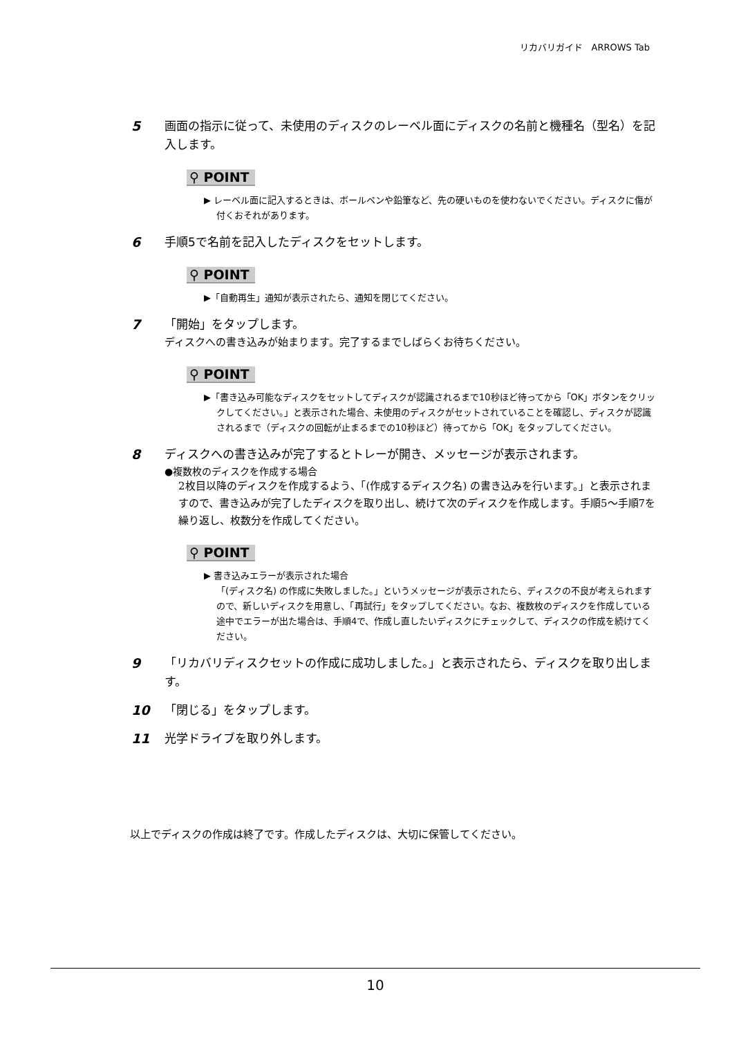リカバリガイド　ARROWS Tab
5 画面の指示に従って、未使用のディスクのレーベル面にディスクの名前と機種名（型名）を記入します。
⚲ POINT
▶ レーベル面に記入するときは、ボールペンや鉛筆など、先の硬いものを使わないでください。ディスクに傷が付くおそれがあります。
6 手順5で名前を記入したディスクをセットします。
⚲ POINT
▶「自動再生」通知が表示されたら、通知を閉じてください。
7 「開始」をタップします。
ディスクへの書き込みが始まります。完了するまでしばらくお待ちください。
⚲ POINT
▶「書き込み可能なディスクをセットしてディスクが認識されるまで10秒ほど待ってから「OK」ボタンをクリックしてください。」と表示された場合、未使用のディスクがセットされていることを確認し、ディスクが認識されるまで（ディスクの回転が止まるまでの10秒ほど）待ってから「OK」をタップしてください。
8 ディスクへの書き込みが完了するとトレーが開き、メッセージが表示されます。
●複数枚のディスクを作成する場合
2枚目以降のディスクを作成するよう、「(作成するディスク名) の書き込みを行います。」と表示されますので、書き込みが完了したディスクを取り出し、続けて次のディスクを作成します。手順5〜手順7を繰り返し、枚数分を作成してください。
⚲ POINT
▶ 書き込みエラーが表示された場合
「(ディスク名) の作成に失敗しました。」というメッセージが表示されたら、ディスクの不良が考えられますので、新しいディスクを用意し、「再試行」をタップしてください。なお、複数枚のディスクを作成している途中でエラーが出た場合は、手順4で、作成し直したいディスクにチェックして、ディスクの作成を続けてください。
9 「リカバリディスクセットの作成に成功しました。」と表示されたら、ディスクを取り出します。
10 「閉じる」をタップします。
11 光学ドライブを取り外します。
以上でディスクの作成は終了です。作成したディスクは、大切に保管してください。
10